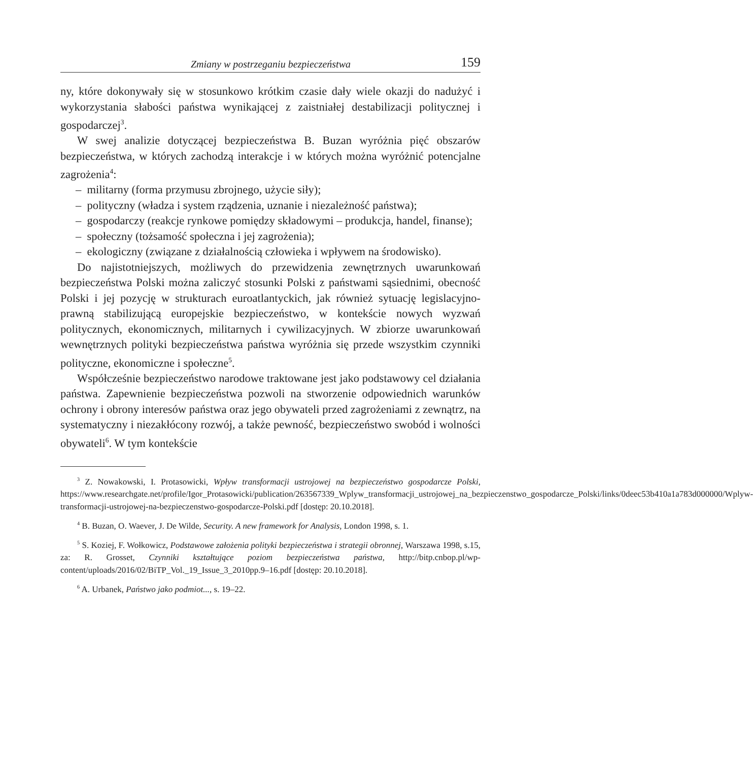Zmiany w postrzeganiu bezpieczeństwa 159
ny, które dokonywały się w stosunkowo krótkim czasie dały wiele okazji do nadużyć i wykorzystania słabości państwa wynikającej z zaistniałej destabilizacji politycznej i gospodarczej<sup>3</sup>.
W swej analizie dotyczącej bezpieczeństwa B. Buzan wyróżnia pięć obszarów bezpieczeństwa, w których zachodzą interakcje i w których można wyróżnić potencjalne zagrożenia<sup>4</sup>:
– militarny (forma przymusu zbrojnego, użycie siły);
– polityczny (władza i system rządzenia, uznanie i niezależność państwa);
– gospodarczy (reakcje rynkowe pomiędzy składowymi – produkcja, handel, finanse);
– społeczny (tożsamość społeczna i jej zagrożenia);
– ekologiczny (związane z działalnością człowieka i wpływem na środowisko).
Do najistotniejszych, możliwych do przewidzenia zewnętrznych uwarunkowań bezpieczeństwa Polski można zaliczyć stosunki Polski z państwami sąsiednimi, obecność Polski i jej pozycję w strukturach euroatlantyckich, jak również sytuację legislacyjno-prawną stabilizującą europejskie bezpieczeństwo, w kontekście nowych wyzwań politycznych, ekonomicznych, militarnych i cywilizacyjnych. W zbiorze uwarunkowań wewnętrznych polityki bezpieczeństwa państwa wyróżnia się przede wszystkim czynniki polityczne, ekonomiczne i społeczne<sup>5</sup>.
Współcześnie bezpieczeństwo narodowe traktowane jest jako podstawowy cel działania państwa. Zapewnienie bezpieczeństwa pozwoli na stworzenie odpowiednich warunków ochrony i obrony interesów państwa oraz jego obywateli przed zagrożeniami z zewnątrz, na systematyczny i niezakłócony rozwój, a także pewność, bezpieczeństwo swobód i wolności obywateli<sup>6</sup>. W tym kontekście
<sup>3</sup> Z. Nowakowski, I. Protasowicki, Wpływ transformacji ustrojowej na bezpieczeństwo gospodarcze Polski, https://www.researchgate.net/profile/Igor_Protasowicki/publication/263567339_Wplyw_transformacji_ustrojowej_na_bezpieczenstwo_gospodarcze_Polski/links/0deec53b410a1a783d000000/Wplyw-transformacji-ustrojowej-na-bezpieczenstwo-gospodarcze-Polski.pdf [dostęp: 20.10.2018].
<sup>4</sup> B. Buzan, O. Waever, J. De Wilde, Security. A new framework for Analysis, London 1998, s. 1.
<sup>5</sup> S. Koziej, F. Wołkowicz, Podstawowe założenia polityki bezpieczeństwa i strategii obronnej, Warszawa 1998, s.15, za: R. Grosset, Czynniki kształtujące poziom bezpieczeństwa państwa, http://bitp.cnbop.pl/wp-content/uploads/2016/02/BiTP_Vol._19_Issue_3_2010pp.9–16.pdf [dostęp: 20.10.2018].
<sup>6</sup> A. Urbanek, Państwo jako podmiot..., s. 19–22.